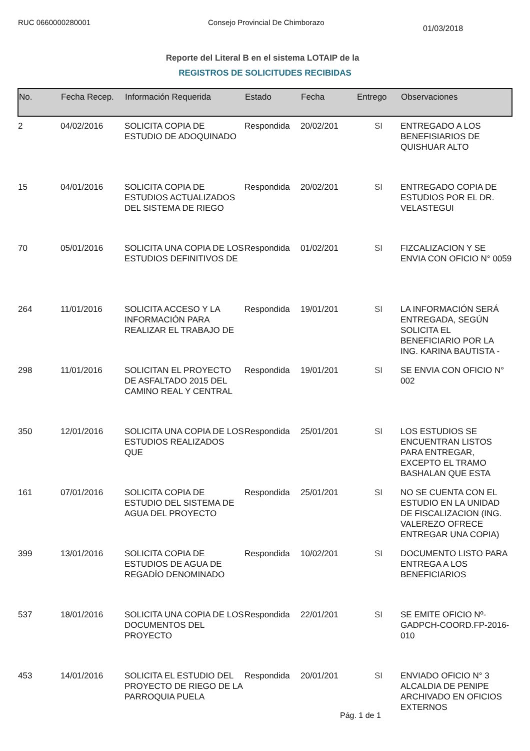RUC 0660000280001 Consejo Provincial De Chimborazo
01/03/2018
Reporte del Literal B en el sistema LOTAIP de la
REGISTROS DE SOLICITUDES RECIBIDAS
| No. | Fecha Recep. | Información Requerida | Estado | Fecha | Entrego | Observaciones |
| --- | --- | --- | --- | --- | --- | --- |
| 2 | 04/02/2016 | SOLICITA COPIA DE ESTUDIO DE ADOQUINADO | Respondida | 20/02/201 | SI | ENTREGADO A LOS BENEFISIARIOS DE QUISHUAR ALTO |
| 15 | 04/01/2016 | SOLICITA COPIA DE ESTUDIOS ACTUALIZADOS DEL SISTEMA DE RIEGO | Respondida | 20/02/201 | SI | ENTREGADO COPIA DE ESTUDIOS POR EL DR. VELASTEGUI |
| 70 | 05/01/2016 | SOLICITA UNA COPIA DE LOS ESTUDIOS DEFINITIVOS DE | Respondida | 01/02/201 | SI | FIZCALIZACION Y SE ENVIA CON OFICIO N° 0059 |
| 264 | 11/01/2016 | SOLICITA ACCESO Y LA INFORMACIÓN PARA REALIZAR EL TRABAJO DE | Respondida | 19/01/201 | SI | LA INFORMACIÓN SERÁ ENTREGADA, SEGÚN SOLICITA EL BENEFICIARIO POR LA ING. KARINA BAUTISTA - |
| 298 | 11/01/2016 | SOLICITAN EL PROYECTO DE ASFALTADO 2015 DEL CAMINO REAL Y CENTRAL | Respondida | 19/01/201 | SI | SE ENVIA CON OFICIO N° 002 |
| 350 | 12/01/2016 | SOLICITA UNA COPIA DE LOS ESTUDIOS REALIZADOS QUE | Respondida | 25/01/201 | SI | LOS ESTUDIOS SE ENCUENTRAN LISTOS PARA ENTREGAR, EXCEPTO EL TRAMO BASHALAN QUE ESTA |
| 161 | 07/01/2016 | SOLICITA COPIA DE ESTUDIO DEL SISTEMA DE AGUA DEL PROYECTO | Respondida | 25/01/201 | SI | NO SE CUENTA CON EL ESTUDIO EN LA UNIDAD DE FISCALIZACION (ING. VALEREZO OFRECE ENTREGAR UNA COPIA) |
| 399 | 13/01/2016 | SOLICITA COPIA DE ESTUDIOS DE AGUA DE REGADÍO DENOMINADO | Respondida | 10/02/201 | SI | DOCUMENTO LISTO PARA ENTREGA A LOS BENEFICIARIOS |
| 537 | 18/01/2016 | SOLICITA UNA COPIA DE LOS DOCUMENTOS DEL PROYECTO | Respondida | 22/01/201 | SI | SE EMITE OFICIO Nº-GADPCH-COORD.FP-2016-010 |
| 453 | 14/01/2016 | SOLICITA EL ESTUDIO DEL PROYECTO DE RIEGO DE LA PARROQUIA PUELA | Respondida | 20/01/201 | SI | ENVIADO OFICIO N° 3 ALCALDIA DE PENIPE ARCHIVADO EN OFICIOS EXTERNOS |
Pág. 1 de 1